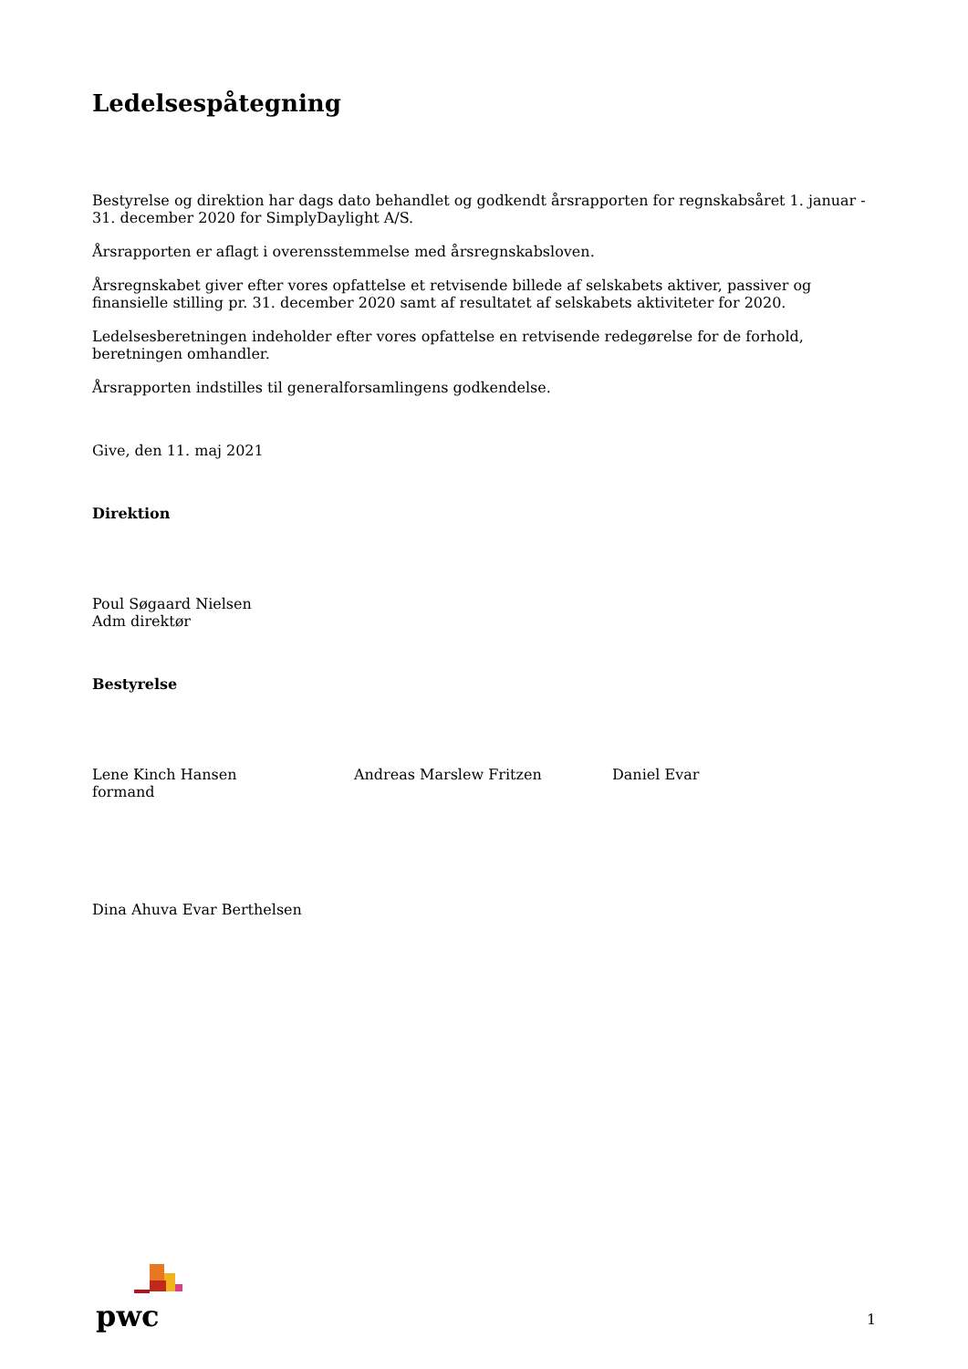Ledelsespåtegning
Bestyrelse og direktion har dags dato behandlet og godkendt årsrapporten for regnskabsåret 1. januar - 31. december 2020 for SimplyDaylight A/S.
Årsrapporten er aflagt i overensstemmelse med årsregnskabsloven.
Årsregnskabet giver efter vores opfattelse et retvisende billede af selskabets aktiver, passiver og finansielle stilling pr. 31. december 2020 samt af resultatet af selskabets aktiviteter for 2020.
Ledelsesberetningen indeholder efter vores opfattelse en retvisende redegørelse for de forhold, beretningen omhandler.
Årsrapporten indstilles til generalforsamlingens godkendelse.
Give, den 11. maj 2021
Direktion
Poul Søgaard Nielsen
Adm direktør
Bestyrelse
Lene Kinch Hansen
formand
Andreas Marslew Fritzen Daniel Evar
Dina Ahuva Evar Berthelsen
pwc
1